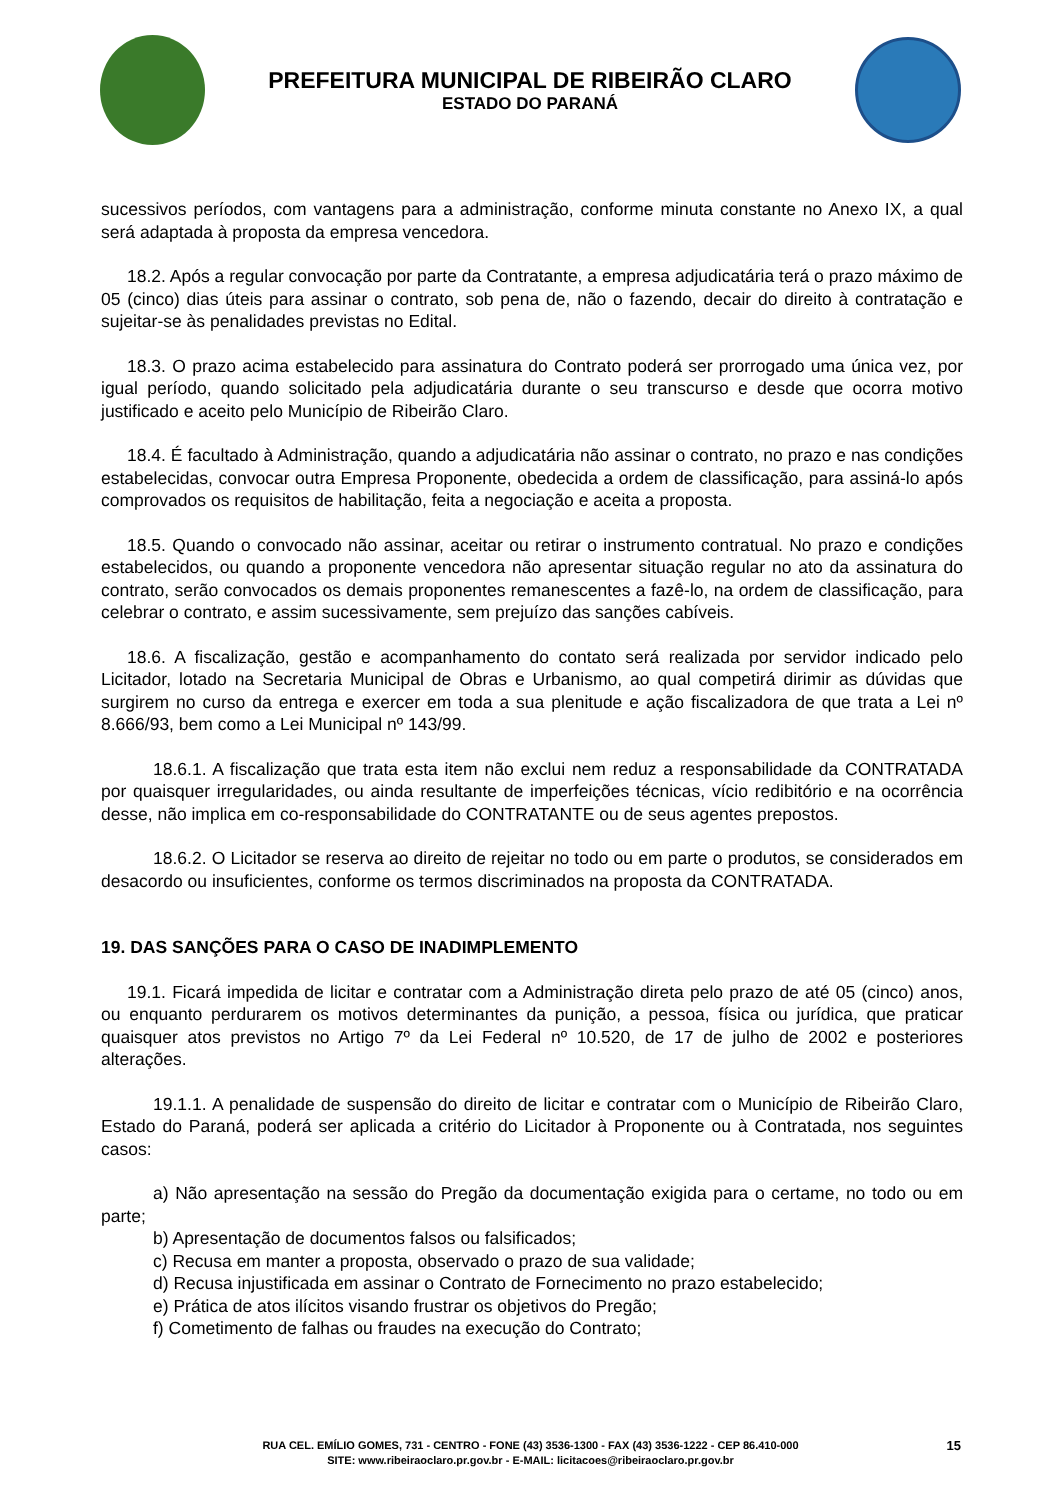PREFEITURA MUNICIPAL DE RIBEIRÃO CLARO
ESTADO DO PARANÁ
sucessivos períodos, com vantagens para a administração, conforme minuta constante no Anexo IX, a qual será adaptada à proposta da empresa vencedora.
18.2. Após a regular convocação por parte da Contratante, a empresa adjudicatária terá o prazo máximo de 05 (cinco) dias úteis para assinar o contrato, sob pena de, não o fazendo, decair do direito à contratação e sujeitar-se às penalidades previstas no Edital.
18.3. O prazo acima estabelecido para assinatura do Contrato poderá ser prorrogado uma única vez, por igual período, quando solicitado pela adjudicatária durante o seu transcurso e desde que ocorra motivo justificado e aceito pelo Município de Ribeirão Claro.
18.4. É facultado à Administração, quando a adjudicatária não assinar o contrato, no prazo e nas condições estabelecidas, convocar outra Empresa Proponente, obedecida a ordem de classificação, para assiná-lo após comprovados os requisitos de habilitação, feita a negociação e aceita a proposta.
18.5. Quando o convocado não assinar, aceitar ou retirar o instrumento contratual. No prazo e condições estabelecidos, ou quando a proponente vencedora não apresentar situação regular no ato da assinatura do contrato, serão convocados os demais proponentes remanescentes a fazê-lo, na ordem de classificação, para celebrar o contrato, e assim sucessivamente, sem prejuízo das sanções cabíveis.
18.6. A fiscalização, gestão e acompanhamento do contato será realizada por servidor indicado pelo Licitador, lotado na Secretaria Municipal de Obras e Urbanismo, ao qual competirá dirimir as dúvidas que surgirem no curso da entrega e exercer em toda a sua plenitude e ação fiscalizadora de que trata a Lei nº 8.666/93, bem como a Lei Municipal nº 143/99.
18.6.1. A fiscalização que trata esta item não exclui nem reduz a responsabilidade da CONTRATADA por quaisquer irregularidades, ou ainda resultante de imperfeições técnicas, vício redibitório e na ocorrência desse, não implica em co-responsabilidade do CONTRATANTE ou de seus agentes prepostos.
18.6.2. O Licitador se reserva ao direito de rejeitar no todo ou em parte o produtos, se considerados em desacordo ou insuficientes, conforme os termos discriminados na proposta da CONTRATADA.
19. DAS SANÇÕES PARA O CASO DE INADIMPLEMENTO
19.1. Ficará impedida de licitar e contratar com a Administração direta pelo prazo de até 05 (cinco) anos, ou enquanto perdurarem os motivos determinantes da punição, a pessoa, física ou jurídica, que praticar quaisquer atos previstos no Artigo 7º da Lei Federal nº 10.520, de 17 de julho de 2002 e posteriores alterações.
19.1.1. A penalidade de suspensão do direito de licitar e contratar com o Município de Ribeirão Claro, Estado do Paraná, poderá ser aplicada a critério do Licitador à Proponente ou à Contratada, nos seguintes casos:
a) Não apresentação na sessão do Pregão da documentação exigida para o certame, no todo ou em parte;
b) Apresentação de documentos falsos ou falsificados;
c) Recusa em manter a proposta, observado o prazo de sua validade;
d) Recusa injustificada em assinar o Contrato de Fornecimento no prazo estabelecido;
e) Prática de atos ilícitos visando frustrar os objetivos do Pregão;
f) Cometimento de falhas ou fraudes na execução do Contrato;
RUA CEL. EMÍLIO GOMES, 731 - CENTRO - FONE (43) 3536-1300 - FAX (43) 3536-1222 - CEP 86.410-000
SITE: www.ribeiraoclaro.pr.gov.br - E-MAIL: licitacoes@ribeiraoclaro.pr.gov.br
15